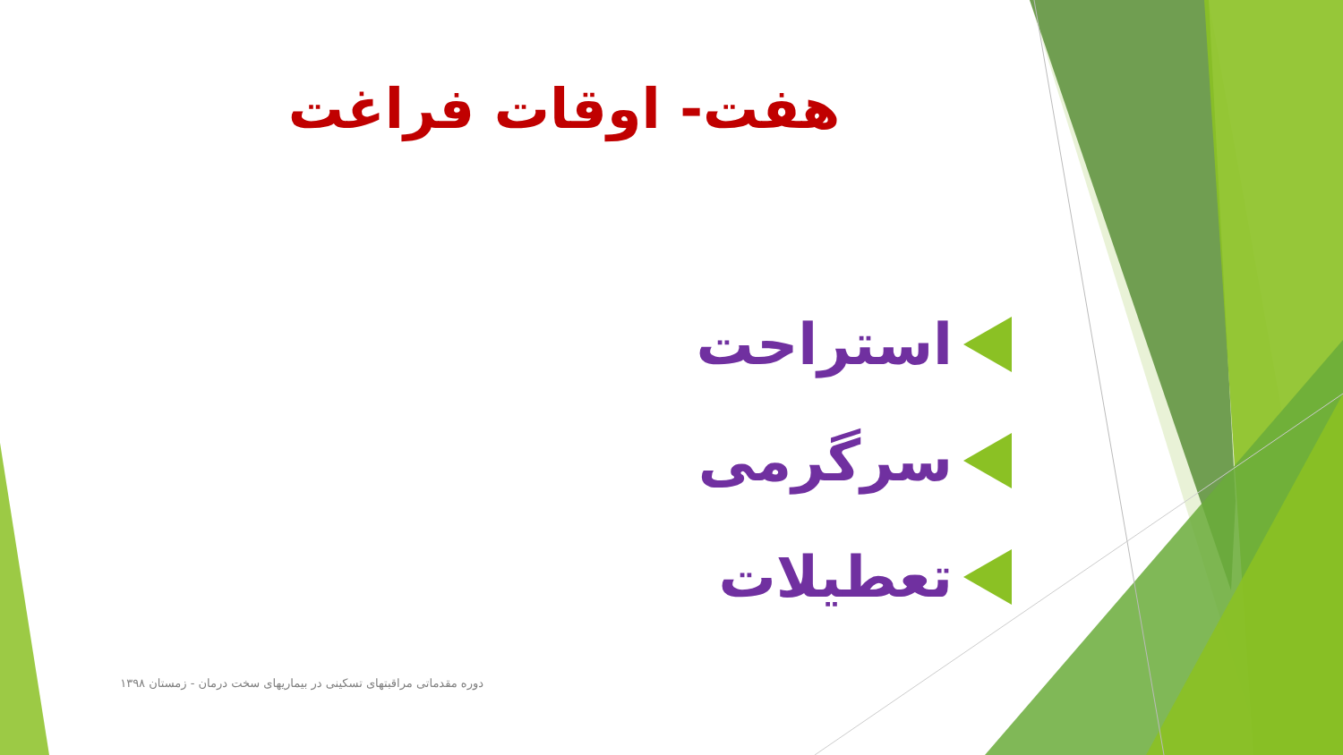هفت- اوقات فراغت
استراحت
سرگرمی
تعطیلات
دوره مقدماتی مراقبتهای تسکینی در بیماریهای سخت درمان - زمستان ۱۳۹۸